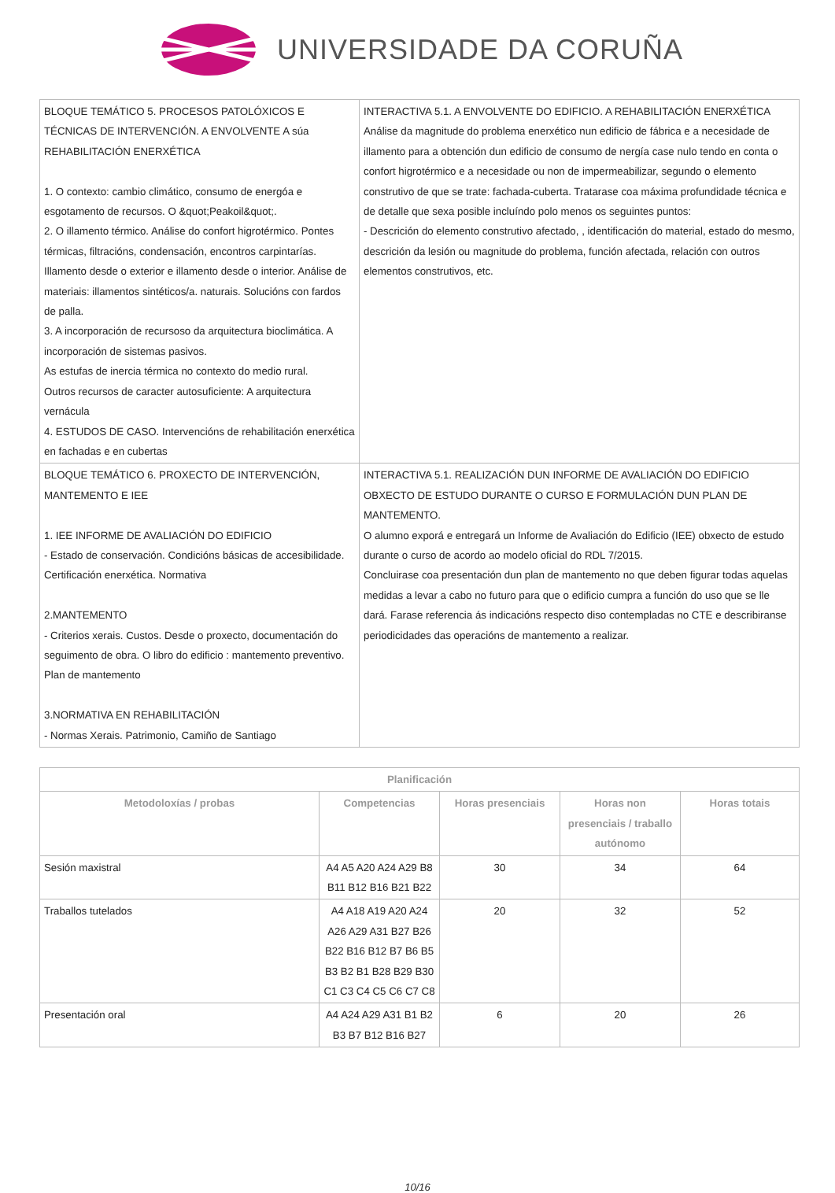UNIVERSIDADE DA CORUÑA
| BLOQUE TEMÁTICO 5. PROCESOS PATOLÓXICOS E TÉCNICAS DE INTERVENCIÓN. A ENVOLVENTE A súa REHABILITACIÓN ENERXÉTICA 1. O contexto: cambio climático, consumo de energóa e esgotamento de recursos. O &quot;Peakoil&quot;. 2. O illamento térmico. Análise do confort higrotérmico. Pontes térmicas, filtracións, condensación, encontros carpintarías. Illamento desde o exterior e illamento desde o interior. Análise de materiais: illamentos sintéticos/a. naturais. Solucións con fardos de palla. 3. A incorporación de recursoso da arquitectura bioclimática. A incorporación de sistemas pasivos. As estufas de inercia térmica no contexto do medio rural. Outros recursos de caracter autosuficiente: A arquitectura vernácula 4. ESTUDOS DE CASO. Intervencións de rehabilitación enerxética en fachadas e en cubertas | INTERACTIVA 5.1. A ENVOLVENTE DO EDIFICIO. A REHABILITACIÓN ENERXÉTICA Análise da magnitude do problema enerxético nun edificio de fábrica e a necesidade de illamento para a obtención dun edificio de consumo de nergía case nulo tendo en conta o confort higrotérmico e a necesidade ou non de impermeabilizar, segundo o elemento construtivo de que se trate: fachada-cuberta. Tratarase coa máxima profundidade técnica e de detalle que sexa posible incluíndo polo menos os seguintes puntos: - Descrición do elemento construtivo afectado, , identificación do material, estado do mesmo, descrición da lesión ou magnitude do problema, función afectada, relación con outros elementos construtivos, etc. |
| BLOQUE TEMÁTICO 6. PROXECTO DE INTERVENCIÓN, MANTEMENTO E IEE 1. IEE INFORME DE AVALIACIÓN DO EDIFICIO - Estado de conservación. Condicións básicas de accesibilidade. Certificación enerxética. Normativa 2.MANTEMENTO - Criterios xerais. Custos. Desde o proxecto, documentación do seguimento de obra. O libro do edificio : mantemento preventivo. Plan de mantemento 3.NORMATIVA EN REHABILITACIÓN - Normas Xerais. Patrimonio, Camiño de Santiago | INTERACTIVA 5.1. REALIZACIÓN DUN INFORME DE AVALIACIÓN DO EDIFICIO OBXECTO DE ESTUDO DURANTE O CURSO E FORMULACIÓN DUN PLAN DE MANTEMENTO. O alumno exporá e entregará un Informe de Avaliación do Edificio (IEE) obxecto de estudo durante o curso de acordo ao modelo oficial do RDL 7/2015. Concluirase coa presentación dun plan de mantemento no que deben figurar todas aquelas medidas a levar a cabo no futuro para que o edificio cumpra a función do uso que se lle dará. Farase referencia ás indicacións respecto diso contempladas no CTE e describiranse periodicidades das operacións de mantemento a realizar. |
| Planificación | | | | |
| --- | --- | --- | --- | --- |
| Metodoloxías / probas | Competencias | Horas presenciais | Horas non presenciais / traballo autónomo | Horas totais |
| Sesión maxistral | A4 A5 A20 A24 A29 B8 B11 B12 B16 B21 B22 | 30 | 34 | 64 |
| Traballos tutelados | A4 A18 A19 A20 A24 A26 A29 A31 B27 B26 B22 B16 B12 B7 B6 B5 B3 B2 B1 B28 B29 B30 C1 C3 C4 C5 C6 C7 C8 | 20 | 32 | 52 |
| Presentación oral | A4 A24 A29 A31 B1 B2 B3 B7 B12 B16 B27 | 6 | 20 | 26 |
10/16